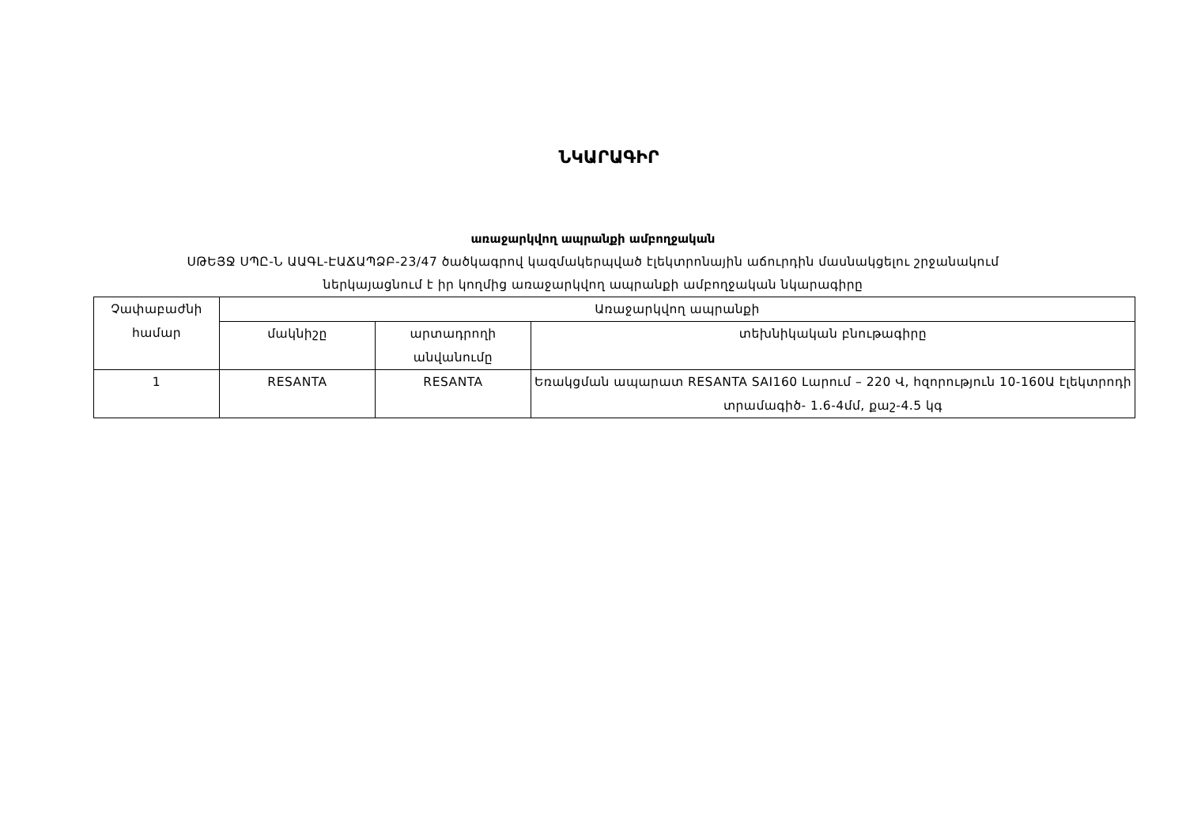ՆԿԱՐԱԳԻՐ
առաջարկվող ապրանքի ամբողջական
ՍԹԵՅՋ ՍՊԸ-Ն ԱԱԳԼ-ԷԱՃԱՊՁԲ-23/47 ծածկագրով կազմակերպված էլեկտրոնային աճուրդին մասնակցելու շրջանակում
ներկայացնում է իր կողմից առաջարկվող ապրանքի ամբողջական նկարագիրը
| Չափաբաժնի համար | Առաջարկվող ապրանքի | | |
| --- | --- | --- | --- |
| | մակնիշը | արտադրողի անվանումը | տեխնիկական բնութագիրը |
| 1 | RESANTA | RESANTA | Եռակցման ապարատ RESANTA SAI160 Լարում – 220 Վ, հզորություն 10-160Ա էլեկտրոդի տրամագիծ- 1.6-4մմ, քաշ-4.5 կգ |